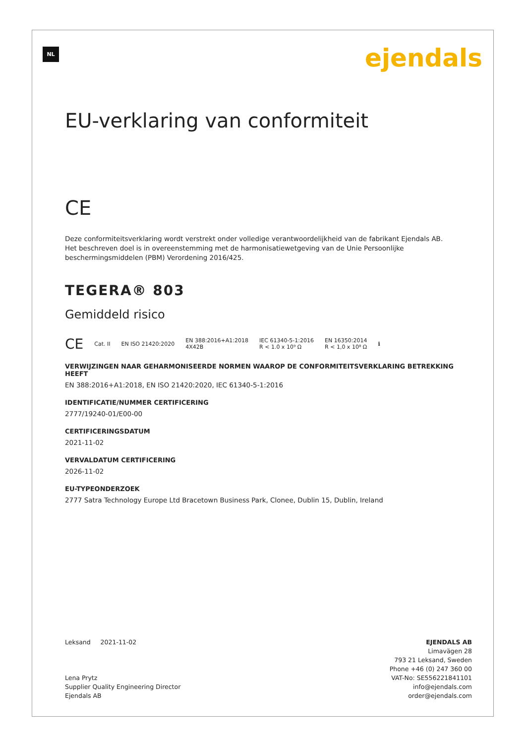NL ejendals
EU-verklaring van conformiteit
CE
Deze conformiteitsverklaring wordt verstrekt onder volledige verantwoordelijkheid van de fabrikant Ejendals AB. Het beschreven doel is in overeenstemming met de harmonisatiewetgeving van de Unie Persoonlijke beschermingsmiddelen (PBM) Verordening 2016/425.
TEGERA® 803
Gemiddeld risico
CE Cat. II EN ISO 21420:2020 EN 388:2016+A1:2018
4X42B IEC 61340-5-1:2016
R < 1.0 x 10⁹ Ω EN 16350:2014
R < 1,0 x 10⁸ Ω ℹ
VERWIJZINGEN NAAR GEHARMONISEERDE NORMEN WAAROP DE CONFORMITEITSVERKLARING BETREKKING HEEFT
EN 388:2016+A1:2018, EN ISO 21420:2020, IEC 61340-5-1:2016
IDENTIFICATIE/NUMMER CERTIFICERING
2777/19240-01/E00-00
CERTIFICERINGSDATUM
2021-11-02
VERVALDATUM CERTIFICERING
2026-11-02
EU-TYPEONDERZOEK
2777 Satra Technology Europe Ltd Bracetown Business Park, Clonee, Dublin 15, Dublin, Ireland
Leksand 2021-11-02
Lena Prytz
Supplier Quality Engineering Director
Ejendals AB
EJENDALS AB
Limavägen 28
793 21 Leksand, Sweden
Phone +46 (0) 247 360 00
VAT-No: SE556221841101
info@ejendals.com
order@ejendals.com